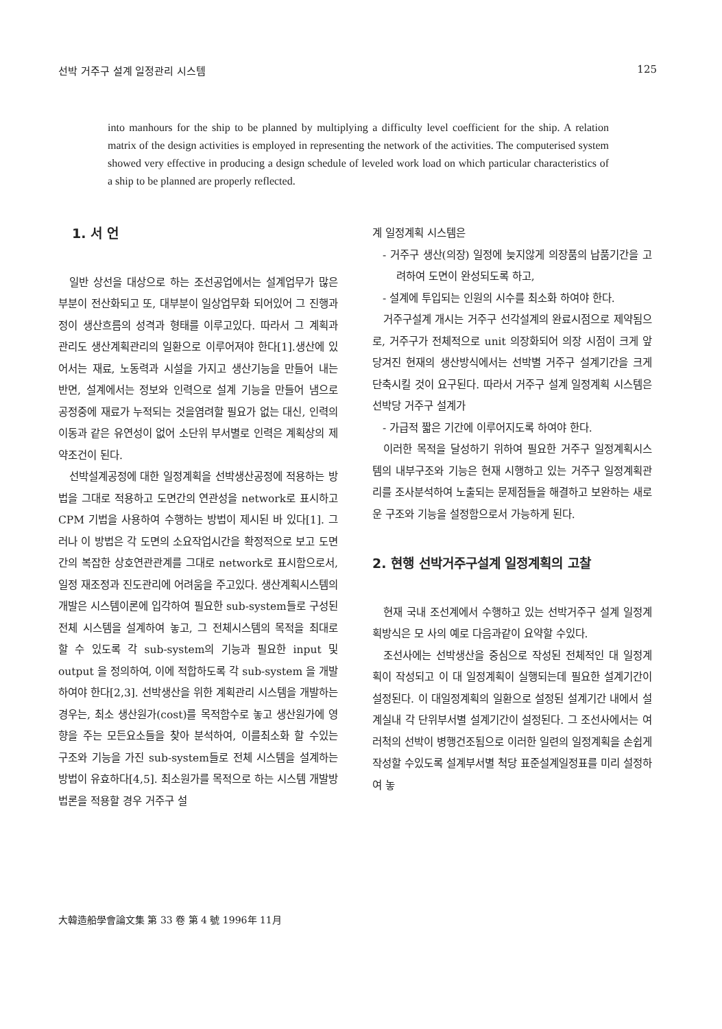선박 거주구 설계 일정관리 시스템 125
into manhours for the ship to be planned by multiplying a difficulty level coefficient for the ship. A relation matrix of the design activities is employed in representing the network of the activities. The computerised system showed very effective in producing a design schedule of leveled work load on which particular characteristics of a ship to be planned are properly reflected.
1. 서 언
일반 상선을 대상으로 하는 조선공업에서는 설계업무가 많은 부분이 전산화되고 또, 대부분이 일상업무화 되어있어 그 진행과정이 생산흐름의 성격과 형태를 이루고있다. 따라서 그 계획과 관리도 생산계획관리의 일환으로 이루어져야 한다[1].생산에 있어서는 재료, 노동력과 시설을 가지고 생산기능을 만들어 내는 반면, 설계에서는 정보와 인력으로 설계 기능을 만들어 냄으로 공정중에 재료가 누적되는 것을염려할 필요가 없는 대신, 인력의 이동과 같은 유연성이 없어 소단위 부서별로 인력은 계획상의 제약조건이 된다.
선박설계공정에 대한 일정계획을 선박생산공정에 적용하는 방법을 그대로 적용하고 도면간의 연관성을 network로 표시하고 CPM 기법을 사용하여 수행하는 방법이 제시된 바 있다[1]. 그러나 이 방법은 각 도면의 소요작업시간을 확정적으로 보고 도면간의 복잡한 상호연관관계를 그대로 network로 표시함으로서, 일정 재조정과 진도관리에 어려움을 주고있다. 생산계획시스템의 개발은 시스템이론에 입각하여 필요한 sub-system들로 구성된 전체 시스템을 설계하여 놓고, 그 전체시스템의 목적을 최대로 할 수 있도록 각 sub-system의 기능과 필요한 input 및 output 을 정의하여, 이에 적합하도록 각 sub-system 을 개발하여야 한다[2,3]. 선박생산을 위한 계획관리 시스템을 개발하는 경우는, 최소 생산원가(cost)를 목적함수로 놓고 생산원가에 영향을 주는 모든요소들을 찾아 분석하여, 이를최소화 할 수있는 구조와 기능을 가진 sub-system들로 전체 시스템을 설계하는 방법이 유효하다[4,5]. 최소원가를 목적으로 하는 시스템 개발방법론을 적용할 경우 거주구 설
계 일정계획 시스템은
- 거주구 생산(의장) 일정에 늦지않게 의장품의 납품기간을 고려하여 도면이 완성되도록 하고,
- 설계에 투입되는 인원의 시수를 최소화 하여야 한다.
거주구설계 개시는 거주구 선각설계의 완료시점으로 제약됨으로, 거주구가 전체적으로 unit 의장화되어 의장 시점이 크게 앞당겨진 현재의 생산방식에서는 선박별 거주구 설계기간을 크게 단축시킬 것이 요구된다. 따라서 거주구 설계 일정계획 시스템은 선박당 거주구 설계가
- 가급적 짧은 기간에 이루어지도록 하여야 한다.
이러한 목적을 달성하기 위하여 필요한 거주구 일정계획시스템의 내부구조와 기능은 현재 시행하고 있는 거주구 일정계획관리를 조사분석하여 노출되는 문제점들을 해결하고 보완하는 새로운 구조와 기능을 설정함으로서 가능하게 된다.
2. 현행 선박거주구설계 일정계획의 고찰
현재 국내 조선계에서 수행하고 있는 선박거주구 설계 일정계획방식은 모 사의 예로 다음과같이 요약할 수있다.
조선사에는 선박생산을 중심으로 작성된 전체적인 대 일정계획이 작성되고 이 대 일정계획이 실행되는데 필요한 설계기간이 설정된다. 이 대일정계획의 일환으로 설정된 설계기간 내에서 설계실내 각 단위부서별 설계기간이 설정된다. 그 조선사에서는 여러척의 선박이 병행건조됨으로 이러한 일련의 일정계획을 손쉽게 작성할 수있도록 설계부서별 척당 표준설계일정표를 미리 설정하여 놓
大韓造船學會論文集 第 33 卷 第 4 號 1996年 11月